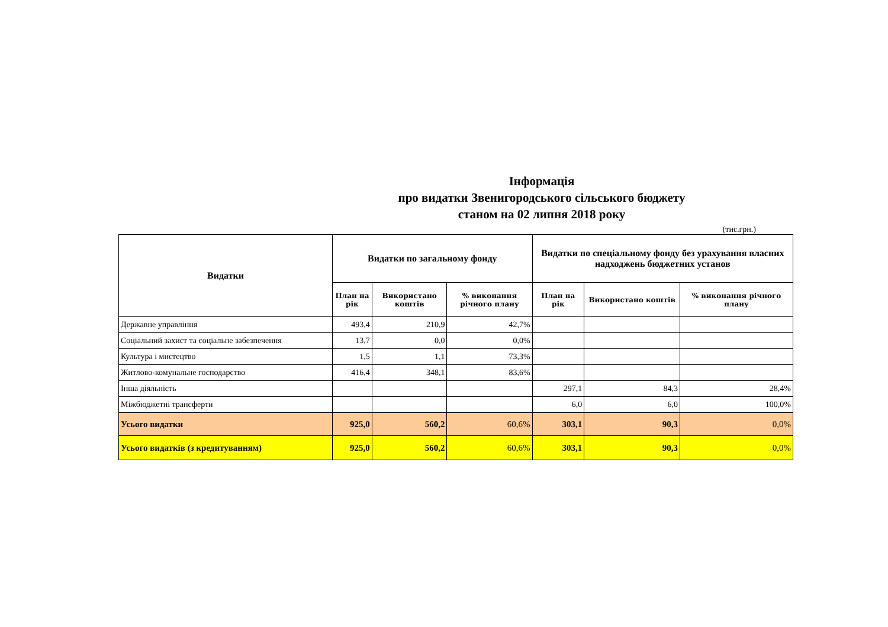Інформація
про видатки Звенигородського сільського бюджету
станом на 02 липня 2018 року
(тис.грн.)
| Видатки | Видатки по загальному фонду | | | Видатки по спеціальному фонду без урахування власних надходжень бюджетних установ | | |
| --- | --- | --- | --- | --- | --- | --- |
| | План на рік | Використано коштів | % виконання річного плану | План на рік | Використано коштів | % виконання річного плану |
| Державне управління | 493,4 | 210,9 | 42,7% | | | |
| Соціальний захист та соціальне забезпечення | 13,7 | 0,0 | 0,0% | | | |
| Культура і мистецтво | 1,5 | 1,1 | 73,3% | | | |
| Житлово-комунальне господарство | 416,4 | 348,1 | 83,6% | | | |
| Інша діяльність | | | | 297,1 | 84,3 | 28,4% |
| Міжбюджетні трансферти | | | | 6,0 | 6,0 | 100,0% |
| Усього видатки | 925,0 | 560,2 | 60,6% | 303,1 | 90,3 | 0,0% |
| Усього видатків (з кредитуванням) | 925,0 | 560,2 | 60,6% | 303,1 | 90,3 | 0,0% |